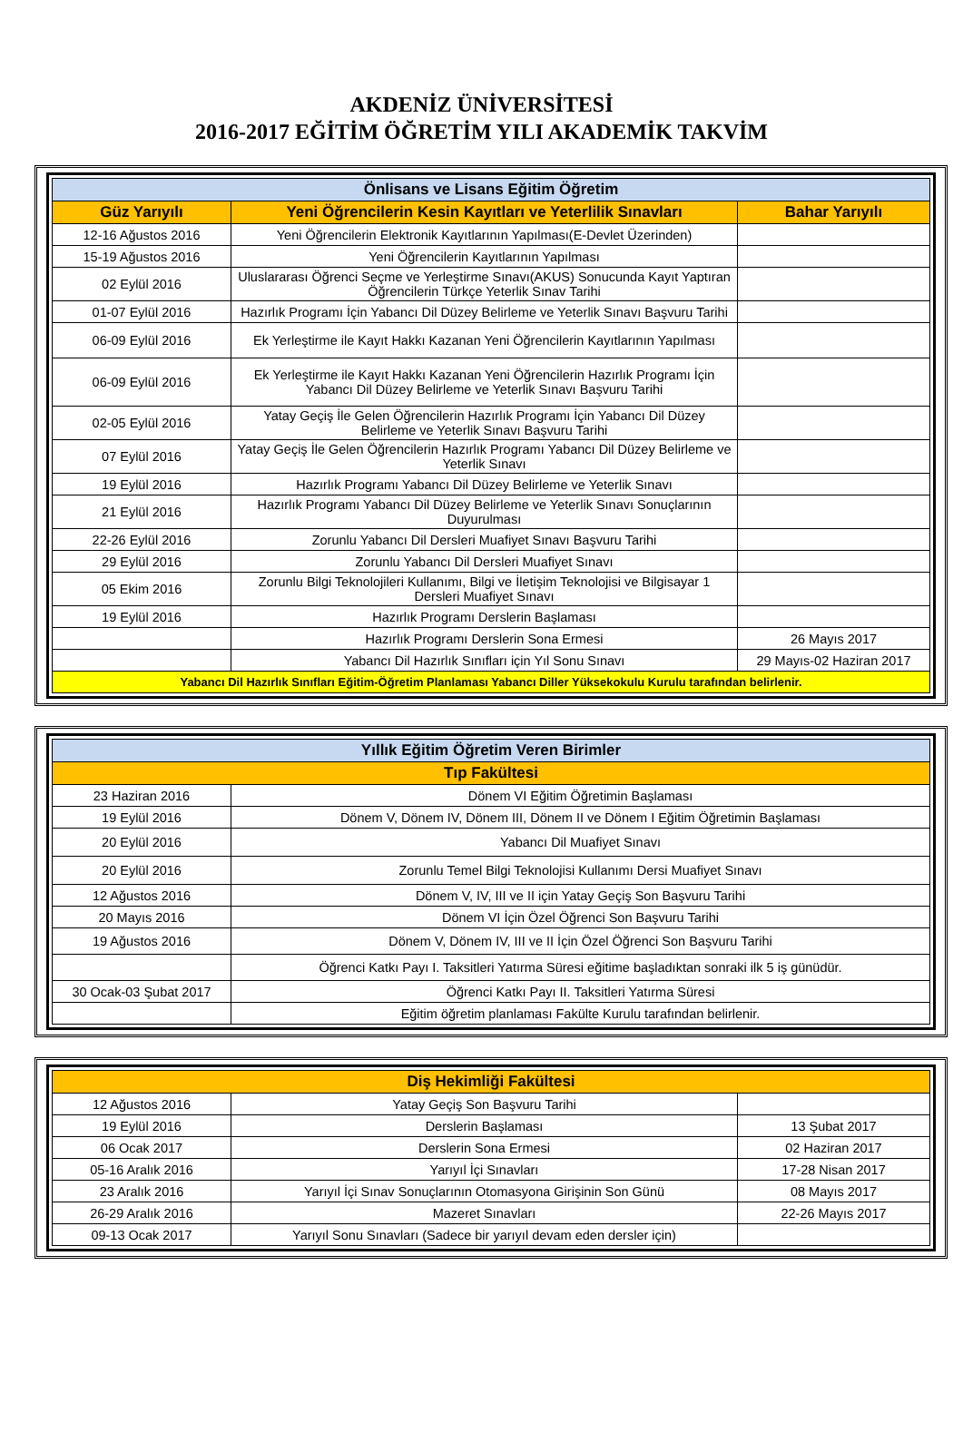AKDENİZ ÜNİVERSİTESİ
2016-2017 EĞİTİM ÖĞRETİM YILI AKADEMİK TAKVİM
| Önlisans ve Lisans Eğitim Öğretim | | |
| --- | --- | --- |
| Güz Yarıyılı | Yeni Öğrencilerin Kesin Kayıtları ve Yeterlilik Sınavları | Bahar Yarıyılı |
| 12-16 Ağustos 2016 | Yeni Öğrencilerin Elektronik Kayıtlarının Yapılması(E-Devlet Üzerinden) | |
| 15-19 Ağustos 2016 | Yeni Öğrencilerin Kayıtlarının Yapılması | |
| 02 Eylül 2016 | Uluslararası Öğrenci Seçme ve Yerleştirme Sınavı(AKUS) Sonucunda Kayıt Yaptıran Öğrencilerin Türkçe Yeterlik Sınav Tarihi | |
| 01-07 Eylül 2016 | Hazırlık Programı İçin Yabancı Dil Düzey Belirleme ve Yeterlik Sınavı Başvuru Tarihi | |
| 06-09 Eylül 2016 | Ek Yerleştirme ile Kayıt Hakkı Kazanan Yeni Öğrencilerin Kayıtlarının Yapılması | |
| 06-09 Eylül 2016 | Ek Yerleştirme ile Kayıt Hakkı Kazanan Yeni Öğrencilerin Hazırlık Programı İçin Yabancı Dil Düzey Belirleme ve Yeterlik Sınavı Başvuru Tarihi | |
| 02-05 Eylül 2016 | Yatay Geçiş İle Gelen Öğrencilerin Hazırlık Programı İçin Yabancı Dil Düzey Belirleme ve Yeterlik Sınavı Başvuru Tarihi | |
| 07 Eylül 2016 | Yatay Geçiş İle Gelen Öğrencilerin Hazırlık Programı Yabancı Dil Düzey Belirleme ve Yeterlik Sınavı | |
| 19 Eylül 2016 | Hazırlık Programı Yabancı Dil Düzey Belirleme ve Yeterlik Sınavı | |
| 21 Eylül 2016 | Hazırlık Programı Yabancı Dil Düzey Belirleme ve Yeterlik Sınavı Sonuçlarının Duyurulması | |
| 22-26 Eylül 2016 | Zorunlu Yabancı Dil Dersleri Muafiyet Sınavı Başvuru Tarihi | |
| 29 Eylül 2016 | Zorunlu Yabancı Dil Dersleri Muafiyet Sınavı | |
| 05 Ekim 2016 | Zorunlu Bilgi Teknolojileri Kullanımı, Bilgi ve İletişim Teknolojisi ve Bilgisayar 1 Dersleri Muafiyet Sınavı | |
| 19 Eylül 2016 | Hazırlık Programı Derslerin Başlaması | |
| | Hazırlık Programı Derslerin Sona Ermesi | 26 Mayıs 2017 |
| | Yabancı Dil Hazırlık Sınıfları için Yıl Sonu Sınavı | 29 Mayıs-02 Haziran 2017 |
| Yabancı Dil Hazırlık Sınıfları Eğitim-Öğretim Planlaması Yabancı Diller Yüksekokulu Kurulu tarafından belirlenir. | | |
| Yıllık Eğitim Öğretim Veren Birimler | |
| --- | --- |
| Tıp Fakültesi | |
| 23 Haziran 2016 | Dönem VI Eğitim Öğretimin Başlaması |
| 19 Eylül 2016 | Dönem V, Dönem IV, Dönem III, Dönem II ve Dönem I Eğitim Öğretimin Başlaması |
| 20 Eylül 2016 | Yabancı Dil Muafiyet Sınavı |
| 20 Eylül 2016 | Zorunlu Temel Bilgi Teknolojisi Kullanımı Dersi Muafiyet Sınavı |
| 12 Ağustos 2016 | Dönem V, IV, III ve II için Yatay Geçiş Son Başvuru Tarihi |
| 20 Mayıs 2016 | Dönem VI İçin Özel Öğrenci Son Başvuru Tarihi |
| 19 Ağustos 2016 | Dönem V, Dönem IV, III ve II İçin Özel Öğrenci Son Başvuru Tarihi |
| | Öğrenci Katkı Payı I. Taksitleri Yatırma Süresi eğitime başladıktan sonraki ilk 5 iş günüdür. |
| 30 Ocak-03 Şubat 2017 | Öğrenci Katkı Payı II. Taksitleri Yatırma Süresi |
| | Eğitim öğretim planlaması Fakülte Kurulu tarafından belirlenir. |
| Diş Hekimliği Fakültesi | | |
| --- | --- | --- |
| 12 Ağustos 2016 | Yatay Geçiş Son Başvuru Tarihi | |
| 19 Eylül 2016 | Derslerin Başlaması | 13 Şubat 2017 |
| 06 Ocak 2017 | Derslerin Sona Ermesi | 02 Haziran 2017 |
| 05-16 Aralık 2016 | Yarıyıl İçi Sınavları | 17-28 Nisan 2017 |
| 23 Aralık 2016 | Yarıyıl İçi Sınav Sonuçlarının Otomasyona Girişinin Son Günü | 08 Mayıs 2017 |
| 26-29 Aralık 2016 | Mazeret Sınavları | 22-26 Mayıs 2017 |
| 09-13 Ocak 2017 | Yarıyıl Sonu Sınavları (Sadece bir yarıyıl devam eden dersler için) | |